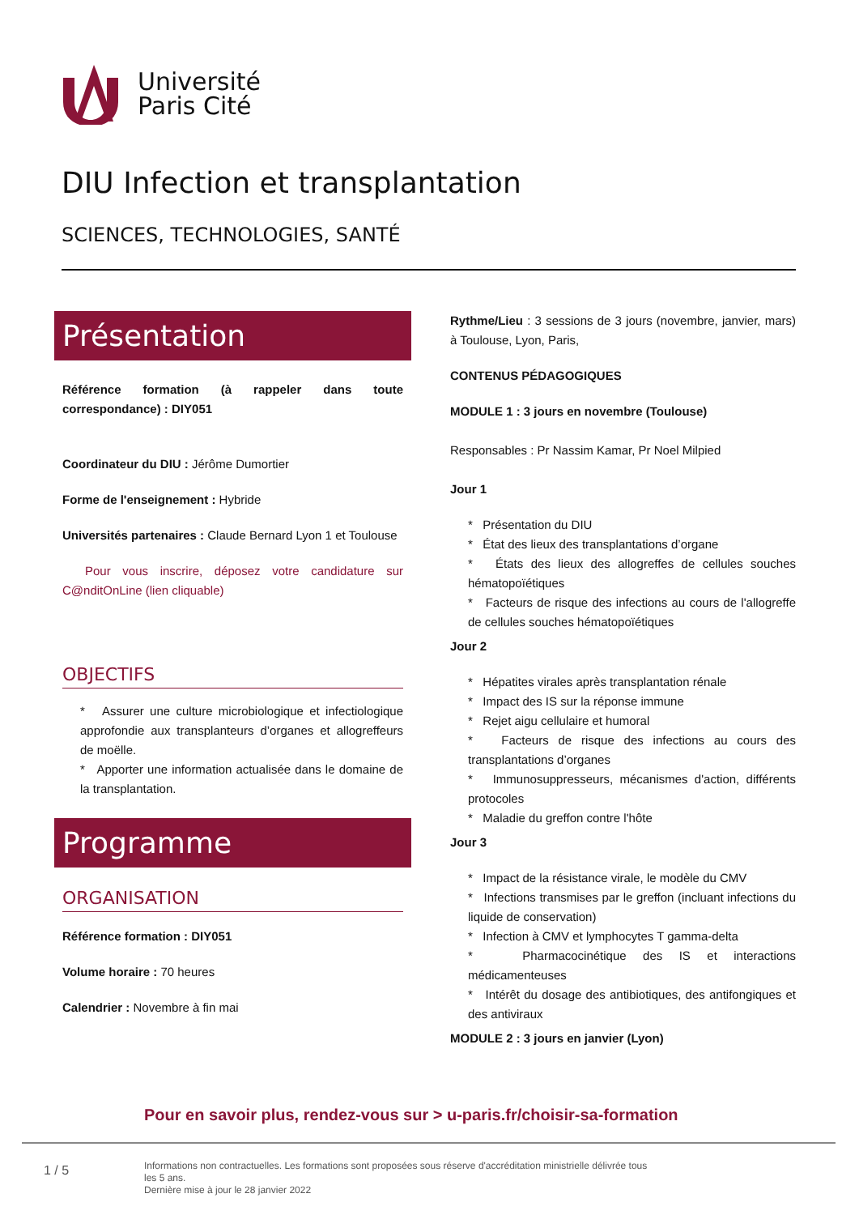Université
Paris Cité
DIU Infection et transplantation
SCIENCES, TECHNOLOGIES, SANTÉ
Présentation
Référence formation (à rappeler dans toute correspondance) : DIY051
Coordinateur du DIU : Jérôme Dumortier
Forme de l'enseignement : Hybride
Universités partenaires : Claude Bernard Lyon 1 et Toulouse
Pour vous inscrire, déposez votre candidature sur C@nditOnLine (lien cliquable)
OBJECTIFS
* Assurer une culture microbiologique et infectiologique approfondie aux transplanteurs d’organes et allogreffeurs de moëlle.
* Apporter une information actualisée dans le domaine de la transplantation.
Programme
ORGANISATION
Référence formation : DIY051
Volume horaire : 70 heures
Calendrier : Novembre à fin mai
Rythme/Lieu : 3 sessions de 3 jours (novembre, janvier, mars) à Toulouse, Lyon, Paris,
CONTENUS PÉDAGOGIQUES
MODULE 1 : 3 jours en novembre (Toulouse)
Responsables : Pr Nassim Kamar, Pr Noel Milpied
Jour 1
* Présentation du DIU
* État des lieux des transplantations d’organe
* États des lieux des allogreffes de cellules souches hématopoïétiques
* Facteurs de risque des infections au cours de l'allogreffe de cellules souches hématopoïétiques
Jour 2
* Hépatites virales après transplantation rénale
* Impact des IS sur la réponse immune
* Rejet aigu cellulaire et humoral
* Facteurs de risque des infections au cours des transplantations d’organes
* Immunosuppresseurs, mécanismes d'action, différents protocoles
* Maladie du greffon contre l'hôte
Jour 3
* Impact de la résistance virale, le modèle du CMV
* Infections transmises par le greffon (incluant infections du liquide de conservation)
* Infection à CMV et lymphocytes T gamma-delta
* Pharmacocinétique des IS et interactions médicamenteuses
* Intérêt du dosage des antibiotiques, des antifongiques et des antiviraux
MODULE 2 : 3 jours en janvier (Lyon)
Pour en savoir plus, rendez-vous sur > u-paris.fr/choisir-sa-formation
1 / 5
Informations non contractuelles. Les formations sont proposées sous réserve d'accréditation ministrielle délivrée tous les 5 ans.
Dernière mise à jour le 28 janvier 2022